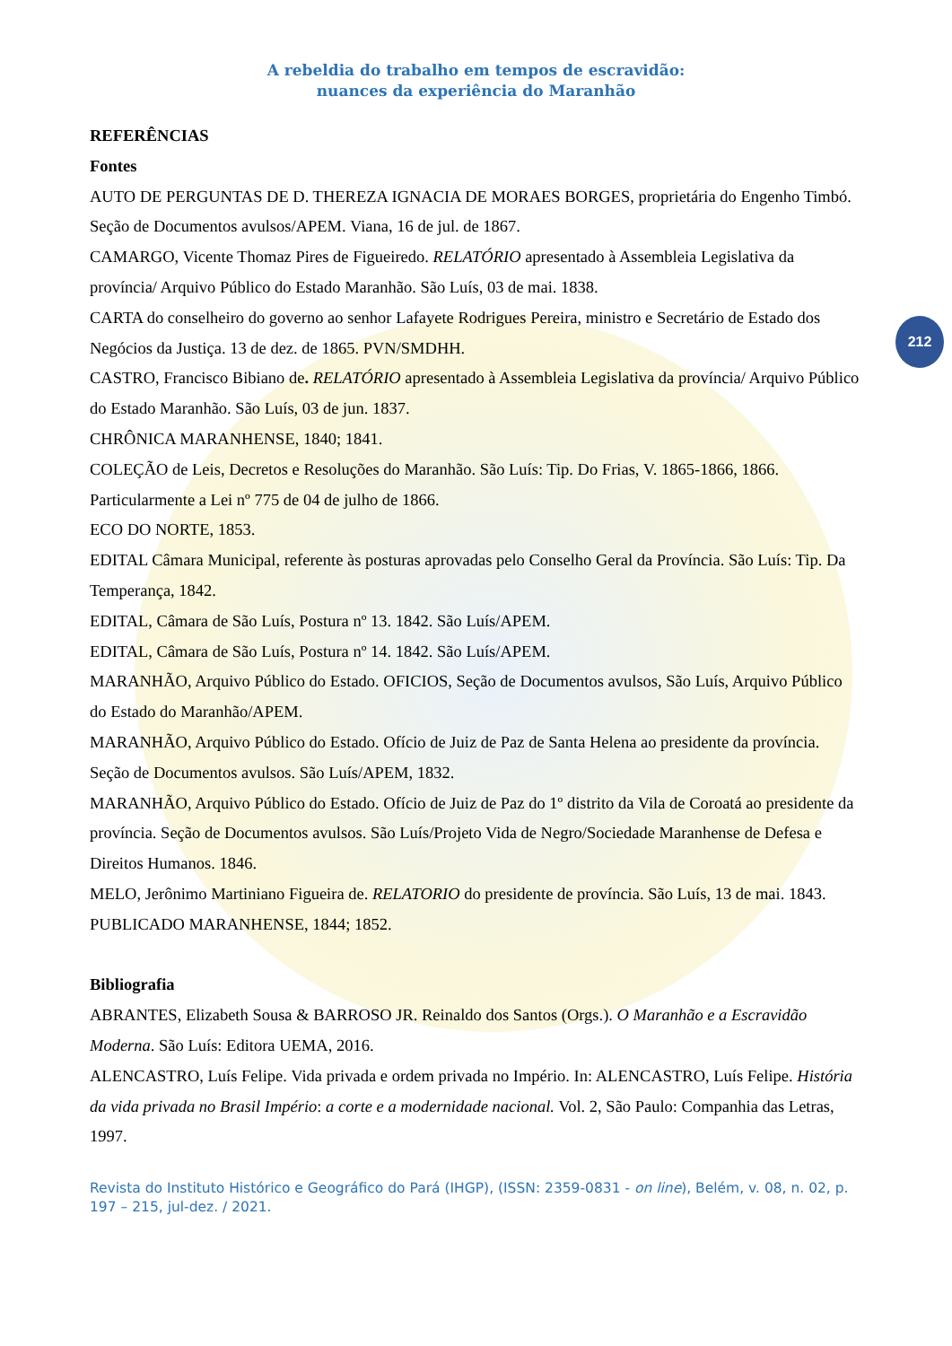A rebeldia do trabalho em tempos de escravidão:
nuances da experiência do Maranhão
212
REFERÊNCIAS
Fontes
AUTO DE PERGUNTAS DE D. THEREZA IGNACIA DE MORAES BORGES, proprietária do Engenho Timbó. Seção de Documentos avulsos/APEM. Viana, 16 de jul. de 1867.
CAMARGO, Vicente Thomaz Pires de Figueiredo. RELATÓRIO apresentado à Assembleia Legislativa da província/ Arquivo Público do Estado Maranhão. São Luís, 03 de mai. 1838.
CARTA do conselheiro do governo ao senhor Lafayete Rodrigues Pereira, ministro e Secretário de Estado dos Negócios da Justiça. 13 de dez. de 1865. PVN/SMDHH.
CASTRO, Francisco Bibiano de. RELATÓRIO apresentado à Assembleia Legislativa da província/ Arquivo Público do Estado Maranhão. São Luís, 03 de jun. 1837.
CHRÔNICA MARANHENSE, 1840; 1841.
COLEÇÃO de Leis, Decretos e Resoluções do Maranhão. São Luís: Tip. Do Frias, V. 1865-1866, 1866. Particularmente a Lei nº 775 de 04 de julho de 1866.
ECO DO NORTE, 1853.
EDITAL Câmara Municipal, referente às posturas aprovadas pelo Conselho Geral da Província. São Luís: Tip. Da Temperança, 1842.
EDITAL, Câmara de São Luís, Postura nº 13. 1842. São Luís/APEM.
EDITAL, Câmara de São Luís, Postura nº 14. 1842. São Luís/APEM.
MARANHÃO, Arquivo Público do Estado. OFICIOS, Seção de Documentos avulsos, São Luís, Arquivo Público do Estado do Maranhão/APEM.
MARANHÃO, Arquivo Público do Estado. Ofício de Juiz de Paz de Santa Helena ao presidente da província. Seção de Documentos avulsos. São Luís/APEM, 1832.
MARANHÃO, Arquivo Público do Estado. Ofício de Juiz de Paz do 1º distrito da Vila de Coroatá ao presidente da província. Seção de Documentos avulsos. São Luís/Projeto Vida de Negro/Sociedade Maranhense de Defesa e Direitos Humanos. 1846.
MELO, Jerônimo Martiniano Figueira de. RELATORIO do presidente de província. São Luís, 13 de mai. 1843.
PUBLICADO MARANHENSE, 1844; 1852.
Bibliografia
ABRANTES, Elizabeth Sousa & BARROSO JR. Reinaldo dos Santos (Orgs.). O Maranhão e a Escravidão Moderna. São Luís: Editora UEMA, 2016.
ALENCASTRO, Luís Felipe. Vida privada e ordem privada no Império. In: ALENCASTRO, Luís Felipe. História da vida privada no Brasil Império: a corte e a modernidade nacional. Vol. 2, São Paulo: Companhia das Letras, 1997.
Revista do Instituto Histórico e Geográfico do Pará (IHGP), (ISSN: 2359-0831 - on line), Belém, v. 08, n. 02, p. 197 – 215, jul-dez. / 2021.